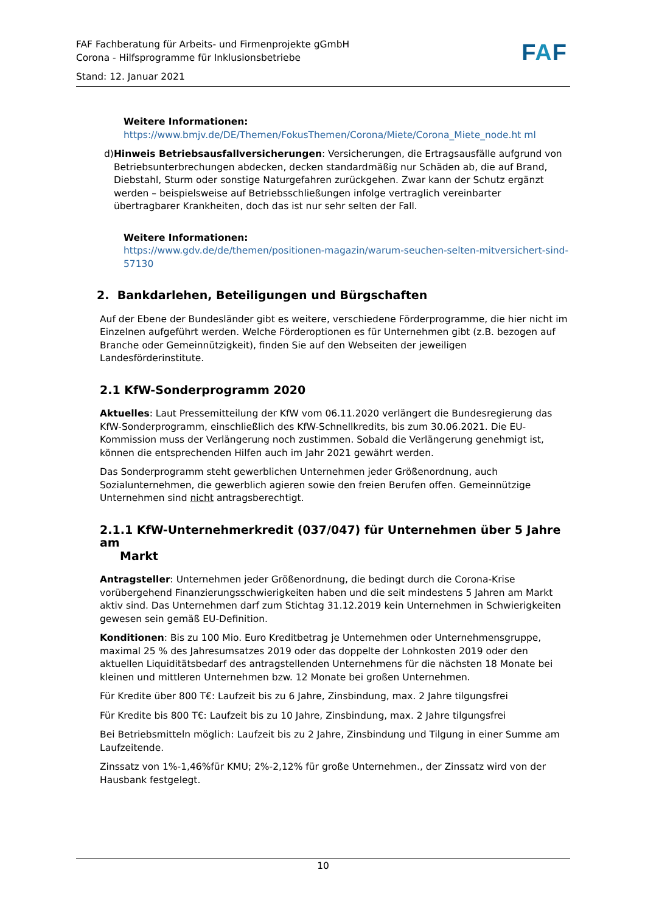FAF Fachberatung für Arbeits- und Firmenprojekte gGmbH
Corona - Hilfsprogramme für Inklusionsbetriebe
Stand: 12. Januar 2021
FAF
Weitere Informationen:
https://www.bmjv.de/DE/Themen/FokusThemen/Corona/Miete/Corona_Miete_node.ht ml
d) Hinweis Betriebsausfallversicherungen: Versicherungen, die Ertragsausfälle aufgrund von Betriebsunterbrechungen abdecken, decken standardmäßig nur Schäden ab, die auf Brand, Diebstahl, Sturm oder sonstige Naturgefahren zurückgehen. Zwar kann der Schutz ergänzt werden – beispielsweise auf Betriebsschließungen infolge vertraglich vereinbarter übertragbarer Krankheiten, doch das ist nur sehr selten der Fall.
Weitere Informationen:
https://www.gdv.de/de/themen/positionen-magazin/warum-seuchen-selten-mitversichert-sind-57130
2. Bankdarlehen, Beteiligungen und Bürgschaften
Auf der Ebene der Bundesländer gibt es weitere, verschiedene Förderprogramme, die hier nicht im Einzelnen aufgeführt werden. Welche Förderoptionen es für Unternehmen gibt (z.B. bezogen auf Branche oder Gemeinnützigkeit), finden Sie auf den Webseiten der jeweiligen Landesförderinstitute.
2.1 KfW-Sonderprogramm 2020
Aktuelles: Laut Pressemitteilung der KfW vom 06.11.2020 verlängert die Bundesregierung das KfW-Sonderprogramm, einschließlich des KfW-Schnellkredits, bis zum 30.06.2021. Die EU-Kommission muss der Verlängerung noch zustimmen. Sobald die Verlängerung genehmigt ist, können die entsprechenden Hilfen auch im Jahr 2021 gewährt werden.
Das Sonderprogramm steht gewerblichen Unternehmen jeder Größenordnung, auch Sozialunternehmen, die gewerblich agieren sowie den freien Berufen offen. Gemeinnützige Unternehmen sind nicht antragsberechtigt.
2.1.1 KfW-Unternehmerkredit (037/047) für Unternehmen über 5 Jahre am
Markt
Antragsteller: Unternehmen jeder Größenordnung, die bedingt durch die Corona-Krise vorübergehend Finanzierungsschwierigkeiten haben und die seit mindestens 5 Jahren am Markt aktiv sind. Das Unternehmen darf zum Stichtag 31.12.2019 kein Unternehmen in Schwierigkeiten gewesen sein gemäß EU-Definition.
Konditionen: Bis zu 100 Mio. Euro Kreditbetrag je Unternehmen oder Unternehmensgruppe, maximal 25 % des Jahresumsatzes 2019 oder das doppelte der Lohnkosten 2019 oder den aktuellen Liquiditätsbedarf des antragstellenden Unternehmens für die nächsten 18 Monate bei kleinen und mittleren Unternehmen bzw. 12 Monate bei großen Unternehmen.
Für Kredite über 800 T€: Laufzeit bis zu 6 Jahre, Zinsbindung, max. 2 Jahre tilgungsfrei
Für Kredite bis 800 T€: Laufzeit bis zu 10 Jahre, Zinsbindung, max. 2 Jahre tilgungsfrei
Bei Betriebsmitteln möglich: Laufzeit bis zu 2 Jahre, Zinsbindung und Tilgung in einer Summe am Laufzeitende.
Zinssatz von 1%-1,46%für KMU; 2%-2,12% für große Unternehmen., der Zinssatz wird von der Hausbank festgelegt.
10